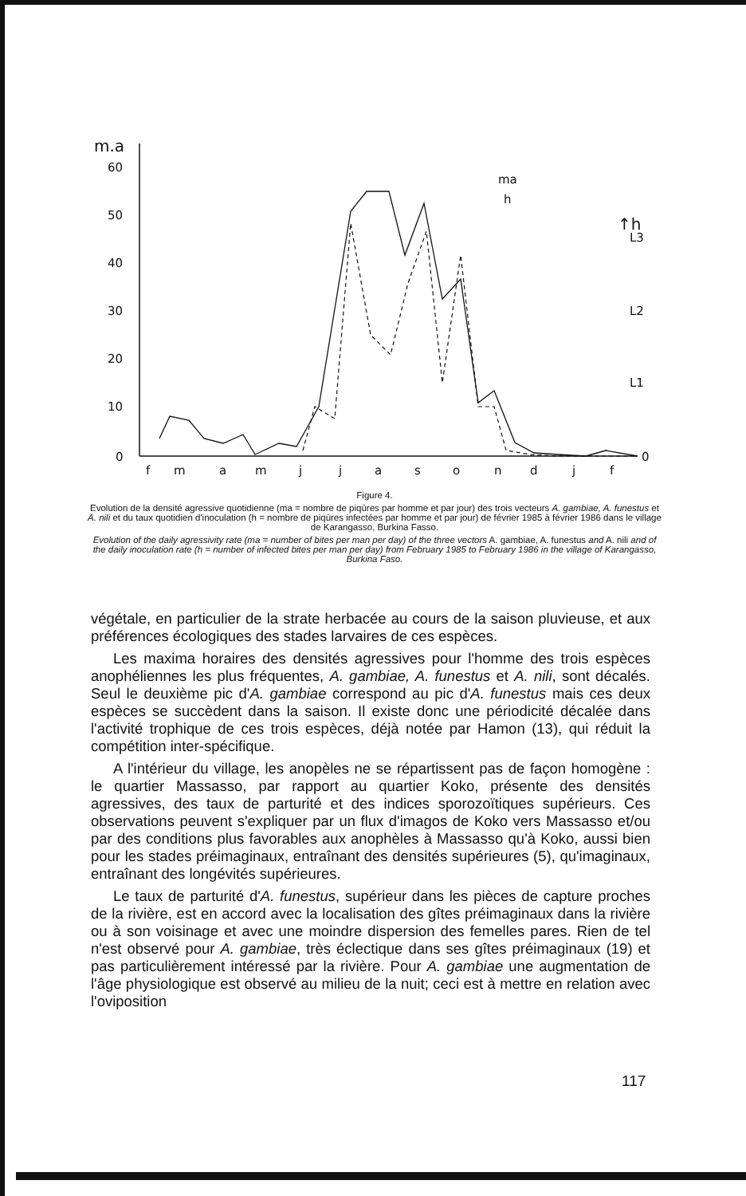m.a
60
50
40
30
20
10
0
ma
h
↑h
L3
L2
L1
0
f
m
a
m
j
j
a
s
o
n
d
j
f
Figure 4.
Evolution de la densité agressive quotidienne (ma = nombre de piqûres par homme et par jour) des trois vecteurs A. gambiae, A. funestus et A. nili et du taux quotidien d'inoculation (h = nombre de piqûres infectées par homme et par jour) de février 1985 à février 1986 dans le village de Karangasso, Burkina Fasso.
Evolution of the daily agressivity rate (ma = number of bites per man per day) of the three vectors A. gambiae, A. funestus and A. nili and of the daily inoculation rate (h = number of infected bites per man per day) from February 1985 to February 1986 in the village of Karangasso, Burkina Faso.
végétale, en particulier de la strate herbacée au cours de la saison pluvieuse, et aux préférences écologiques des stades larvaires de ces espèces.
Les maxima horaires des densités agressives pour l'homme des trois espèces anophéliennes les plus fréquentes, A. gambiae, A. funestus et A. nili, sont décalés. Seul le deuxième pic d'A. gambiae correspond au pic d'A. funestus mais ces deux espèces se succèdent dans la saison. Il existe donc une périodicité décalée dans l'activité trophique de ces trois espèces, déjà notée par Hamon (13), qui réduit la compétition inter-spécifique.
A l'intérieur du village, les anopèles ne se répartissent pas de façon homogène : le quartier Massasso, par rapport au quartier Koko, présente des densités agressives, des taux de parturité et des indices sporozoïtiques supérieurs. Ces observations peuvent s'expliquer par un flux d'imagos de Koko vers Massasso et/ou par des conditions plus favorables aux anophèles à Massasso qu'à Koko, aussi bien pour les stades préimaginaux, entraînant des densités supérieures (5), qu'imaginaux, entraînant des longévités supérieures.
Le taux de parturité d'A. funestus, supérieur dans les pièces de capture proches de la rivière, est en accord avec la localisation des gîtes préimaginaux dans la rivière ou à son voisinage et avec une moindre dispersion des femelles pares. Rien de tel n'est observé pour A. gambiae, très éclectique dans ses gîtes préimaginaux (19) et pas particulièrement intéressé par la rivière. Pour A. gambiae une augmentation de l'âge physiologique est observé au milieu de la nuit; ceci est à mettre en relation avec l'oviposition
117